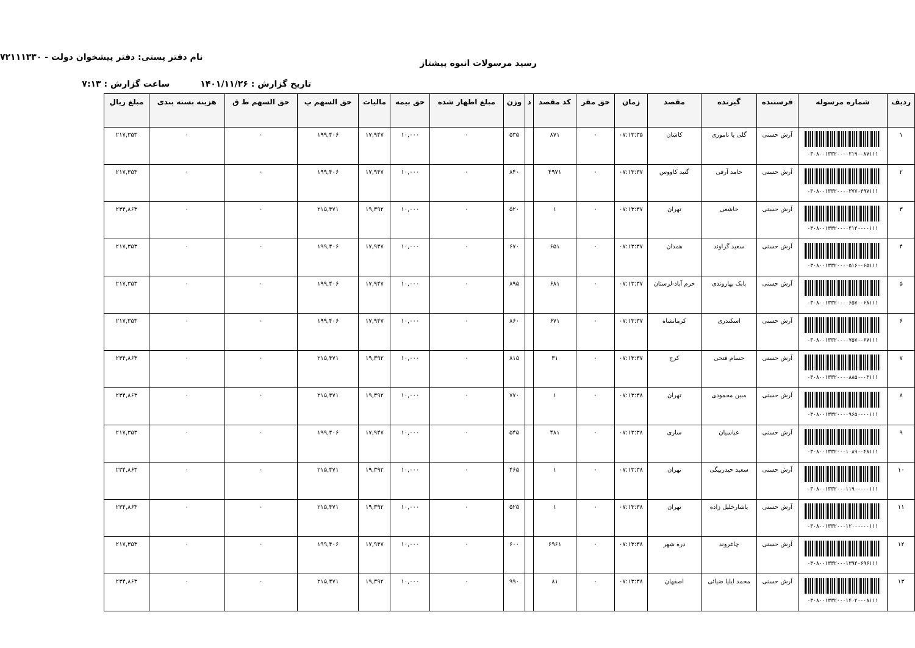رسید مرسولات انبوه پیشتاز
نام دفتر پستی: دفتر پیشخوان دولت - ۷۲۱۱۱۳۳۰
تاریخ گزارش : ۱۴۰۱/۱۱/۲۶ ساعت گزارش : ۷:۱۳
| ردیف | شماره مرسوله | فرستنده | گیرنده | مقصد | زمان | حق مقر | کد مقصد | د | وزن | مبلغ اظهار شده | حق بیمه | مالیات | حق السهم پ | حق السهم ط ق | هزینه بسته بندی | مبلغ ریال |
| --- | --- | --- | --- | --- | --- | --- | --- | --- | --- | --- | --- | --- | --- | --- | --- | --- |
| ۱ | ۰۳۰۸۰۰۱۳۳۲۰۰۰۰۲۱۹۰۰۸۷۱۱۱ | آرش حسنی | گلی یا ناموری | کاشان | ۰۷:۱۳:۳۵ | ۰ | ۸۷۱ | | ۵۳۵ | ۰ | ۱۰,۰۰۰ | ۱۷,۹۴۷ | ۱۹۹,۴۰۶ | ۰ | ۰ | ۲۱۷,۳۵۳ |
| ۲ | ۰۳۰۸۰۰۱۳۳۲۰۰۰۰۳۷۷۰۴۹۷۱۱۱ | آرش حسنی | حامد آرفی | گنبد کاووس | ۰۷:۱۳:۳۷ | ۰ | ۴۹۷۱ | | ۸۴۰ | ۰ | ۱۰,۰۰۰ | ۱۷,۹۴۷ | ۱۹۹,۴۰۶ | ۰ | ۰ | ۲۱۷,۳۵۳ |
| ۳ | ۰۳۰۸۰۰۱۳۳۲۰۰۰۰۴۱۴۰۰۰۰۱۱۱ | آرش حسنی | خاشعی | تهران | ۰۷:۱۳:۳۷ | ۰ | ۱ | | ۵۲۰ | ۰ | ۱۰,۰۰۰ | ۱۹,۳۹۲ | ۲۱۵,۴۷۱ | ۰ | ۰ | ۲۳۴,۸۶۳ |
| ۴ | ۰۳۰۸۰۰۱۳۳۲۰۰۰۰۵۱۶۰۰۶۵۱۱۱ | آرش حسنی | سعید گراوند | همدان | ۰۷:۱۳:۳۷ | ۰ | ۶۵۱ | | ۶۷۰ | ۰ | ۱۰,۰۰۰ | ۱۷,۹۴۷ | ۱۹۹,۴۰۶ | ۰ | ۰ | ۲۱۷,۳۵۳ |
| ۵ | ۰۳۰۸۰۰۱۳۳۲۰۰۰۰۶۵۷۰۰۶۸۱۱۱ | آرش حسنی | بابک بهاروندی | خرم آباد-لرستان | ۰۷:۱۳:۳۷ | ۰ | ۶۸۱ | | ۸۹۵ | ۰ | ۱۰,۰۰۰ | ۱۷,۹۴۷ | ۱۹۹,۴۰۶ | ۰ | ۰ | ۲۱۷,۳۵۳ |
| ۶ | ۰۳۰۸۰۰۱۳۳۲۰۰۰۰۷۵۷۰۰۶۷۱۱۱ | آرش حسنی | اسکندری | کرمانشاه | ۰۷:۱۳:۳۷ | ۰ | ۶۷۱ | | ۸۶۰ | ۰ | ۱۰,۰۰۰ | ۱۷,۹۴۷ | ۱۹۹,۴۰۶ | ۰ | ۰ | ۲۱۷,۳۵۳ |
| ۷ | ۰۳۰۸۰۰۱۳۳۲۰۰۰۰۸۸۵۰۰۰۳۱۱۱ | آرش حسنی | حسام فتحی | کرج | ۰۷:۱۳:۳۷ | ۰ | ۳۱ | | ۸۱۵ | ۰ | ۱۰,۰۰۰ | ۱۹,۳۹۲ | ۲۱۵,۴۷۱ | ۰ | ۰ | ۲۳۴,۸۶۳ |
| ۸ | ۰۳۰۸۰۰۱۳۳۲۰۰۰۰۹۶۵۰۰۰۰۱۱۱ | آرش حسنی | مبین محمودی | تهران | ۰۷:۱۳:۳۸ | ۰ | ۱ | | ۷۷۰ | ۰ | ۱۰,۰۰۰ | ۱۹,۳۹۲ | ۲۱۵,۴۷۱ | ۰ | ۰ | ۲۳۴,۸۶۳ |
| ۹ | ۰۳۰۸۰۰۱۳۳۲۰۰۰۱۰۸۹۰۰۴۸۱۱۱ | آرش حسنی | عباسیان | ساری | ۰۷:۱۳:۳۸ | ۰ | ۴۸۱ | | ۵۴۵ | ۰ | ۱۰,۰۰۰ | ۱۷,۹۴۷ | ۱۹۹,۴۰۶ | ۰ | ۰ | ۲۱۷,۳۵۳ |
| ۱۰ | ۰۳۰۸۰۰۱۳۳۲۰۰۰۱۱۹۰۰۰۰۰۱۱۱ | آرش حسنی | سعید حیدربیگی | تهران | ۰۷:۱۳:۳۸ | ۰ | ۱ | | ۴۶۵ | ۰ | ۱۰,۰۰۰ | ۱۹,۳۹۲ | ۲۱۵,۴۷۱ | ۰ | ۰ | ۲۳۴,۸۶۳ |
| ۱۱ | ۰۳۰۸۰۰۱۳۳۲۰۰۰۱۲۰۰۰۰۰۰۱۱۱ | آرش حسنی | یاشارخلیل زاده | تهران | ۰۷:۱۳:۳۸ | ۰ | ۱ | | ۵۲۵ | ۰ | ۱۰,۰۰۰ | ۱۹,۳۹۲ | ۲۱۵,۴۷۱ | ۰ | ۰ | ۲۳۴,۸۶۳ |
| ۱۲ | ۰۳۰۸۰۰۱۳۳۲۰۰۰۱۳۹۴۰۶۹۶۱۱۱ | آرش حسنی | چاغروند | دره شهر | ۰۷:۱۳:۳۸ | ۰ | ۶۹۶۱ | | ۶۰۰ | ۰ | ۱۰,۰۰۰ | ۱۷,۹۴۷ | ۱۹۹,۴۰۶ | ۰ | ۰ | ۲۱۷,۳۵۳ |
| ۱۳ | ۰۳۰۸۰۰۱۳۳۲۰۰۰۱۴۰۲۰۰۰۸۱۱۱ | آرش حسنی | محمد ایلیا ضیائی | اصفهان | ۰۷:۱۳:۳۸ | ۰ | ۸۱ | | ۹۹۰ | ۰ | ۱۰,۰۰۰ | ۱۹,۳۹۲ | ۲۱۵,۴۷۱ | ۰ | ۰ | ۲۳۴,۸۶۳ |